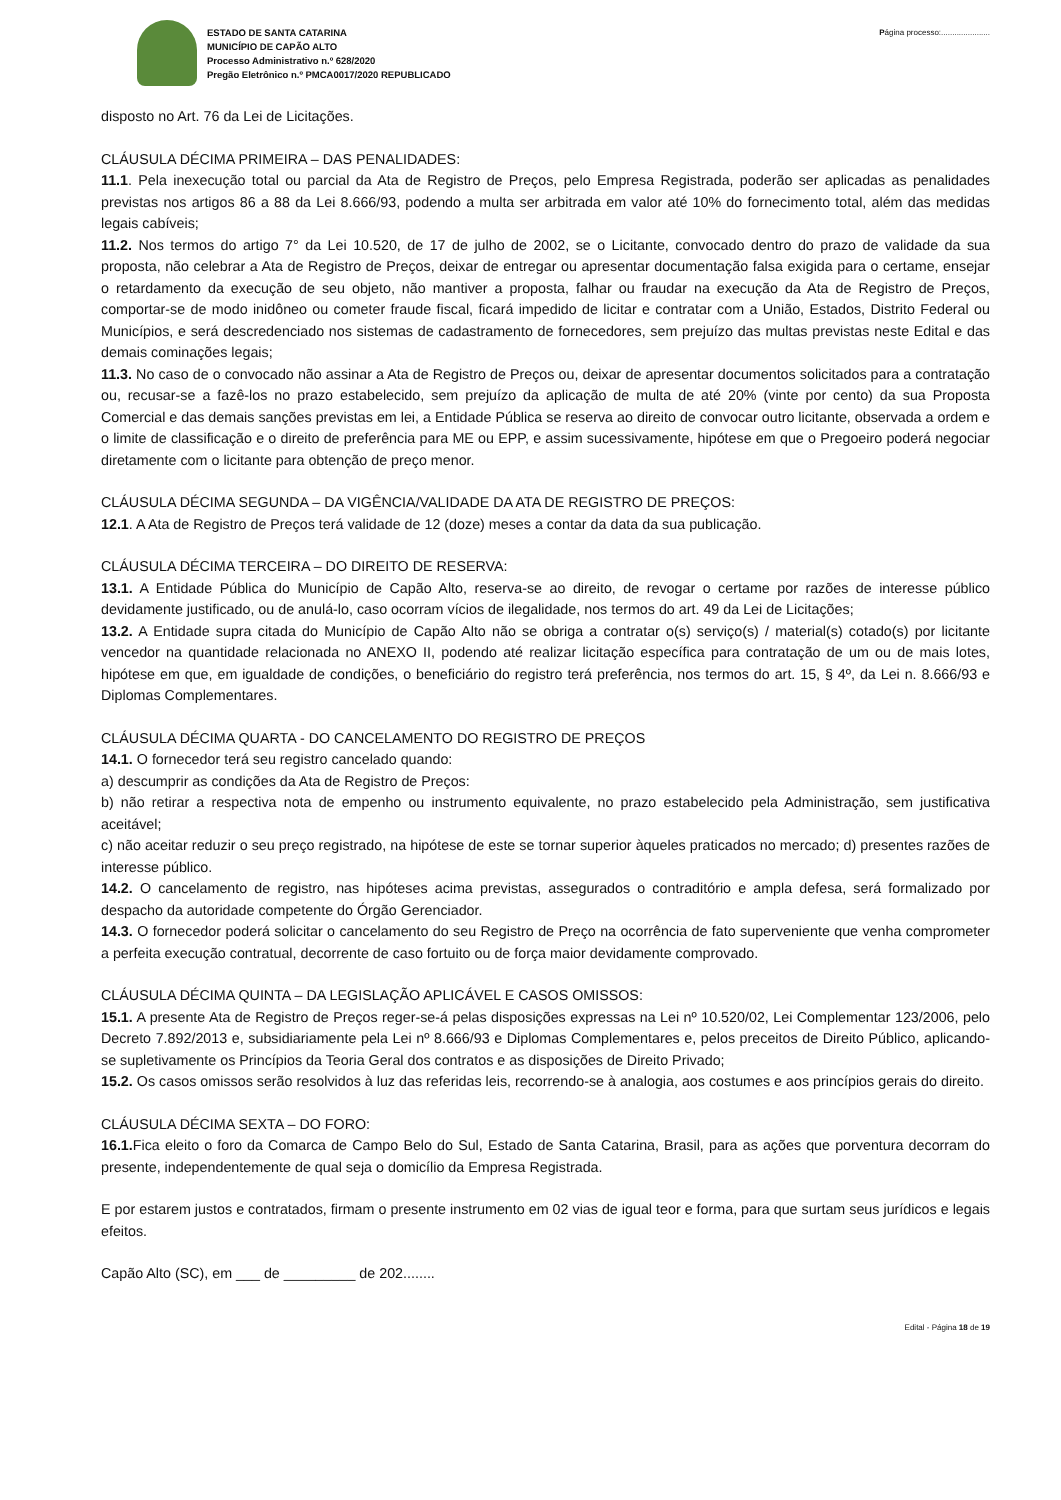ESTADO DE SANTA CATARINA
MUNICÍPIO DE CAPÃO ALTO
Processo Administrativo n.º 628/2020
Pregão Eletrônico n.º PMCA0017/2020 REPUBLICADO
Página processo:......................
disposto no Art. 76 da Lei de Licitações.
CLÁUSULA DÉCIMA PRIMEIRA – DAS PENALIDADES:
11.1. Pela inexecução total ou parcial da Ata de Registro de Preços, pelo Empresa Registrada, poderão ser aplicadas as penalidades previstas nos artigos 86 a 88 da Lei 8.666/93, podendo a multa ser arbitrada em valor até 10% do fornecimento total, além das medidas legais cabíveis;
11.2. Nos termos do artigo 7° da Lei 10.520, de 17 de julho de 2002, se o Licitante, convocado dentro do prazo de validade da sua proposta, não celebrar a Ata de Registro de Preços, deixar de entregar ou apresentar documentação falsa exigida para o certame, ensejar o retardamento da execução de seu objeto, não mantiver a proposta, falhar ou fraudar na execução da Ata de Registro de Preços, comportar-se de modo inidôneo ou cometer fraude fiscal, ficará impedido de licitar e contratar com a União, Estados, Distrito Federal ou Municípios, e será descredenciado nos sistemas de cadastramento de fornecedores, sem prejuízo das multas previstas neste Edital e das demais cominações legais;
11.3. No caso de o convocado não assinar a Ata de Registro de Preços ou, deixar de apresentar documentos solicitados para a contratação ou, recusar-se a fazê-los no prazo estabelecido, sem prejuízo da aplicação de multa de até 20% (vinte por cento) da sua Proposta Comercial e das demais sanções previstas em lei, a Entidade Pública se reserva ao direito de convocar outro licitante, observada a ordem e o limite de classificação e o direito de preferência para ME ou EPP, e assim sucessivamente, hipótese em que o Pregoeiro poderá negociar diretamente com o licitante para obtenção de preço menor.
CLÁUSULA DÉCIMA SEGUNDA – DA VIGÊNCIA/VALIDADE DA ATA DE REGISTRO DE PREÇOS:
12.1. A Ata de Registro de Preços terá validade de 12 (doze) meses a contar da data da sua publicação.
CLÁUSULA DÉCIMA TERCEIRA – DO DIREITO DE RESERVA:
13.1. A Entidade Pública do Município de Capão Alto, reserva-se ao direito, de revogar o certame por razões de interesse público devidamente justificado, ou de anulá-lo, caso ocorram vícios de ilegalidade, nos termos do art. 49 da Lei de Licitações;
13.2. A Entidade supra citada do Município de Capão Alto não se obriga a contratar o(s) serviço(s) / material(s) cotado(s) por licitante vencedor na quantidade relacionada no ANEXO II, podendo até realizar licitação específica para contratação de um ou de mais lotes, hipótese em que, em igualdade de condições, o beneficiário do registro terá preferência, nos termos do art. 15, § 4º, da Lei n. 8.666/93 e Diplomas Complementares.
CLÁUSULA DÉCIMA QUARTA - DO CANCELAMENTO DO REGISTRO DE PREÇOS
14.1. O fornecedor terá seu registro cancelado quando:
a) descumprir as condições da Ata de Registro de Preços:
b) não retirar a respectiva nota de empenho ou instrumento equivalente, no prazo estabelecido pela Administração, sem justificativa aceitável;
c) não aceitar reduzir o seu preço registrado, na hipótese de este se tornar superior àqueles praticados no mercado; d) presentes razões de interesse público.
14.2. O cancelamento de registro, nas hipóteses acima previstas, assegurados o contraditório e ampla defesa, será formalizado por despacho da autoridade competente do Órgão Gerenciador.
14.3. O fornecedor poderá solicitar o cancelamento do seu Registro de Preço na ocorrência de fato superveniente que venha comprometer a perfeita execução contratual, decorrente de caso fortuito ou de força maior devidamente comprovado.
CLÁUSULA DÉCIMA QUINTA – DA LEGISLAÇÃO APLICÁVEL E CASOS OMISSOS:
15.1. A presente Ata de Registro de Preços reger-se-á pelas disposições expressas na Lei nº 10.520/02, Lei Complementar 123/2006, pelo Decreto 7.892/2013 e, subsidiariamente pela Lei nº 8.666/93 e Diplomas Complementares e, pelos preceitos de Direito Público, aplicando-se supletivamente os Princípios da Teoria Geral dos contratos e as disposições de Direito Privado;
15.2. Os casos omissos serão resolvidos à luz das referidas leis, recorrendo-se à analogia, aos costumes e aos princípios gerais do direito.
CLÁUSULA DÉCIMA SEXTA – DO FORO:
16.1. Fica eleito o foro da Comarca de Campo Belo do Sul, Estado de Santa Catarina, Brasil, para as ações que porventura decorram do presente, independentemente de qual seja o domicílio da Empresa Registrada.
E por estarem justos e contratados, firmam o presente instrumento em 02 vias de igual teor e forma, para que surtam seus jurídicos e legais efeitos.
Capão Alto (SC), em ___ de _________ de 202........
Edital - Página 18 de 19